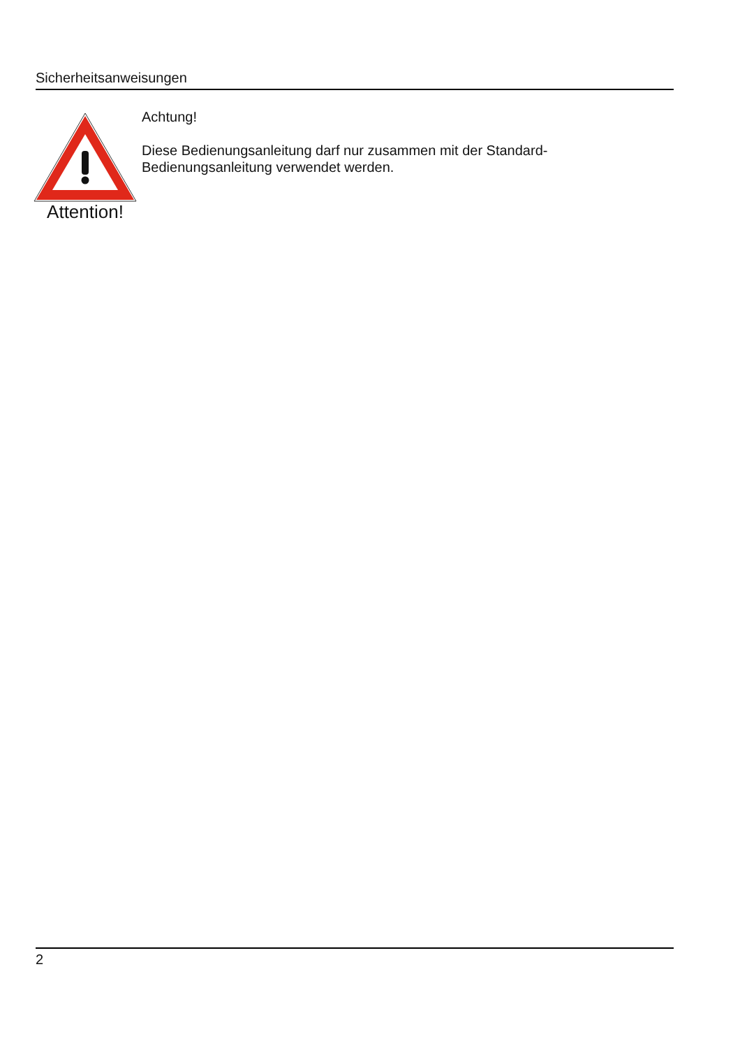Sicherheitsanweisungen
Attention!
Achtung!
Diese Bedienungsanleitung darf nur zusammen mit der Standard-
Bedienungsanleitung verwendet werden.
2